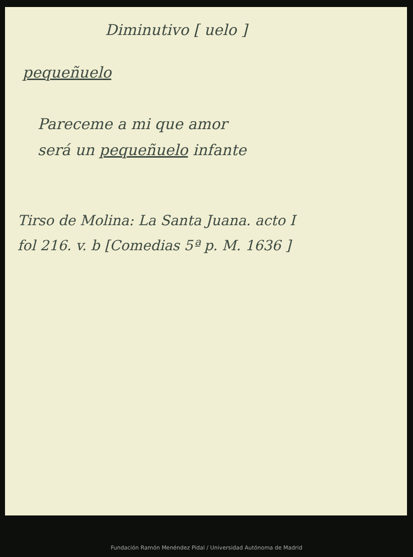Diminutivo [ uelo ]
pequeñuelo
Pareceme a mi que amor
será un pequeñuelo infante
Tirso de Molina: La Santa Juana. acto I
fol 216. v. b [Comedias 5ª p. M. 1636 ]
Fundación Ramón Menéndez Pidal / Universidad Autónoma de Madrid